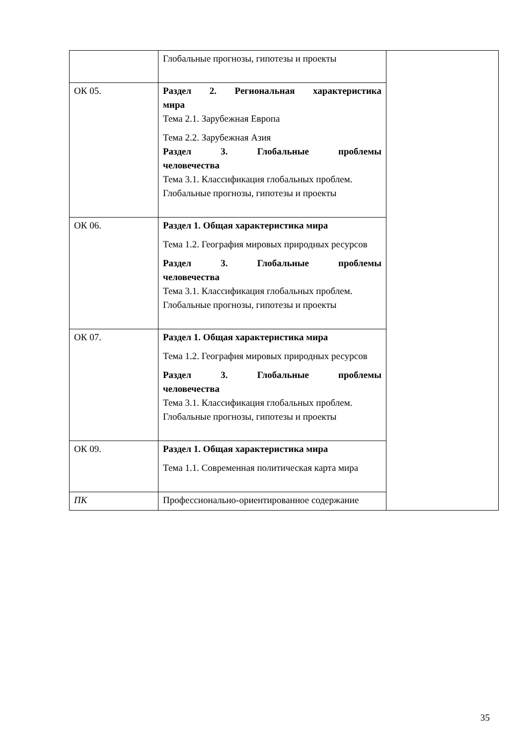| | Глобальные прогнозы, гипотезы и проекты | |
| ОК 05. | Раздел 2. Региональная характеристика мира Тема 2.1. Зарубежная Европа Тема 2.2. Зарубежная Азия Раздел 3. Глобальные проблемы человечества Тема 3.1. Классификация глобальных проблем. Глобальные прогнозы, гипотезы и проекты | |
| ОК 06. | Раздел 1. Общая характеристика мира Тема 1.2. География мировых природных ресурсов Раздел 3. Глобальные проблемы человечества Тема 3.1. Классификация глобальных проблем. Глобальные прогнозы, гипотезы и проекты | |
| ОК 07. | Раздел 1. Общая характеристика мира Тема 1.2. География мировых природных ресурсов Раздел 3. Глобальные проблемы человечества Тема 3.1. Классификация глобальных проблем. Глобальные прогнозы, гипотезы и проекты | |
| ОК 09. | Раздел 1. Общая характеристика мира Тема 1.1. Современная политическая карта мира | |
| ПК | Профессионально-ориентированное содержание | |
35